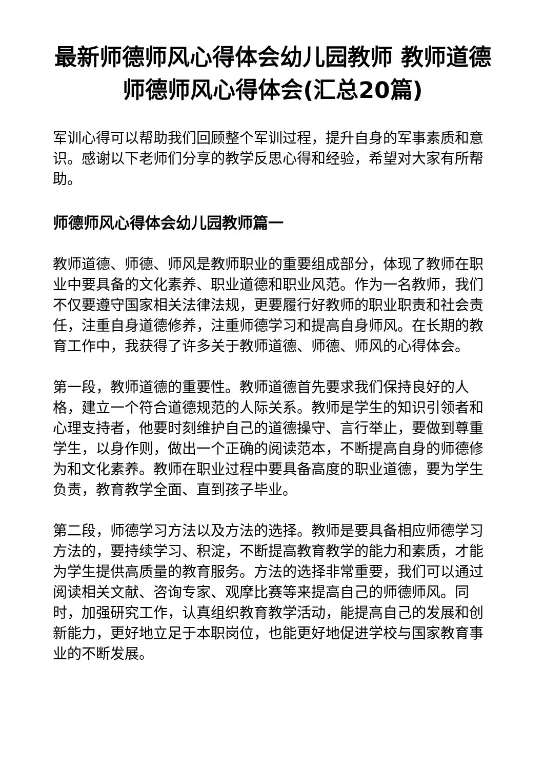最新师德师风心得体会幼儿园教师 教师道德师德师风心得体会(汇总20篇)
军训心得可以帮助我们回顾整个军训过程，提升自身的军事素质和意识。感谢以下老师们分享的教学反思心得和经验，希望对大家有所帮助。
师德师风心得体会幼儿园教师篇一
教师道德、师德、师风是教师职业的重要组成部分，体现了教师在职业中要具备的文化素养、职业道德和职业风范。作为一名教师，我们不仅要遵守国家相关法律法规，更要履行好教师的职业职责和社会责任，注重自身道德修养，注重师德学习和提高自身师风。在长期的教育工作中，我获得了许多关于教师道德、师德、师风的心得体会。
第一段，教师道德的重要性。教师道德首先要求我们保持良好的人格，建立一个符合道德规范的人际关系。教师是学生的知识引领者和心理支持者，他要时刻维护自己的道德操守、言行举止，要做到尊重学生，以身作则，做出一个正确的阅读范本，不断提高自身的师德修为和文化素养。教师在职业过程中要具备高度的职业道德，要为学生负责，教育教学全面、直到孩子毕业。
第二段，师德学习方法以及方法的选择。教师是要具备相应师德学习方法的，要持续学习、积淀，不断提高教育教学的能力和素质，才能为学生提供高质量的教育服务。方法的选择非常重要，我们可以通过阅读相关文献、咨询专家、观摩比赛等来提高自己的师德师风。同时，加强研究工作，认真组织教育教学活动，能提高自己的发展和创新能力，更好地立足于本职岗位，也能更好地促进学校与国家教育事业的不断发展。